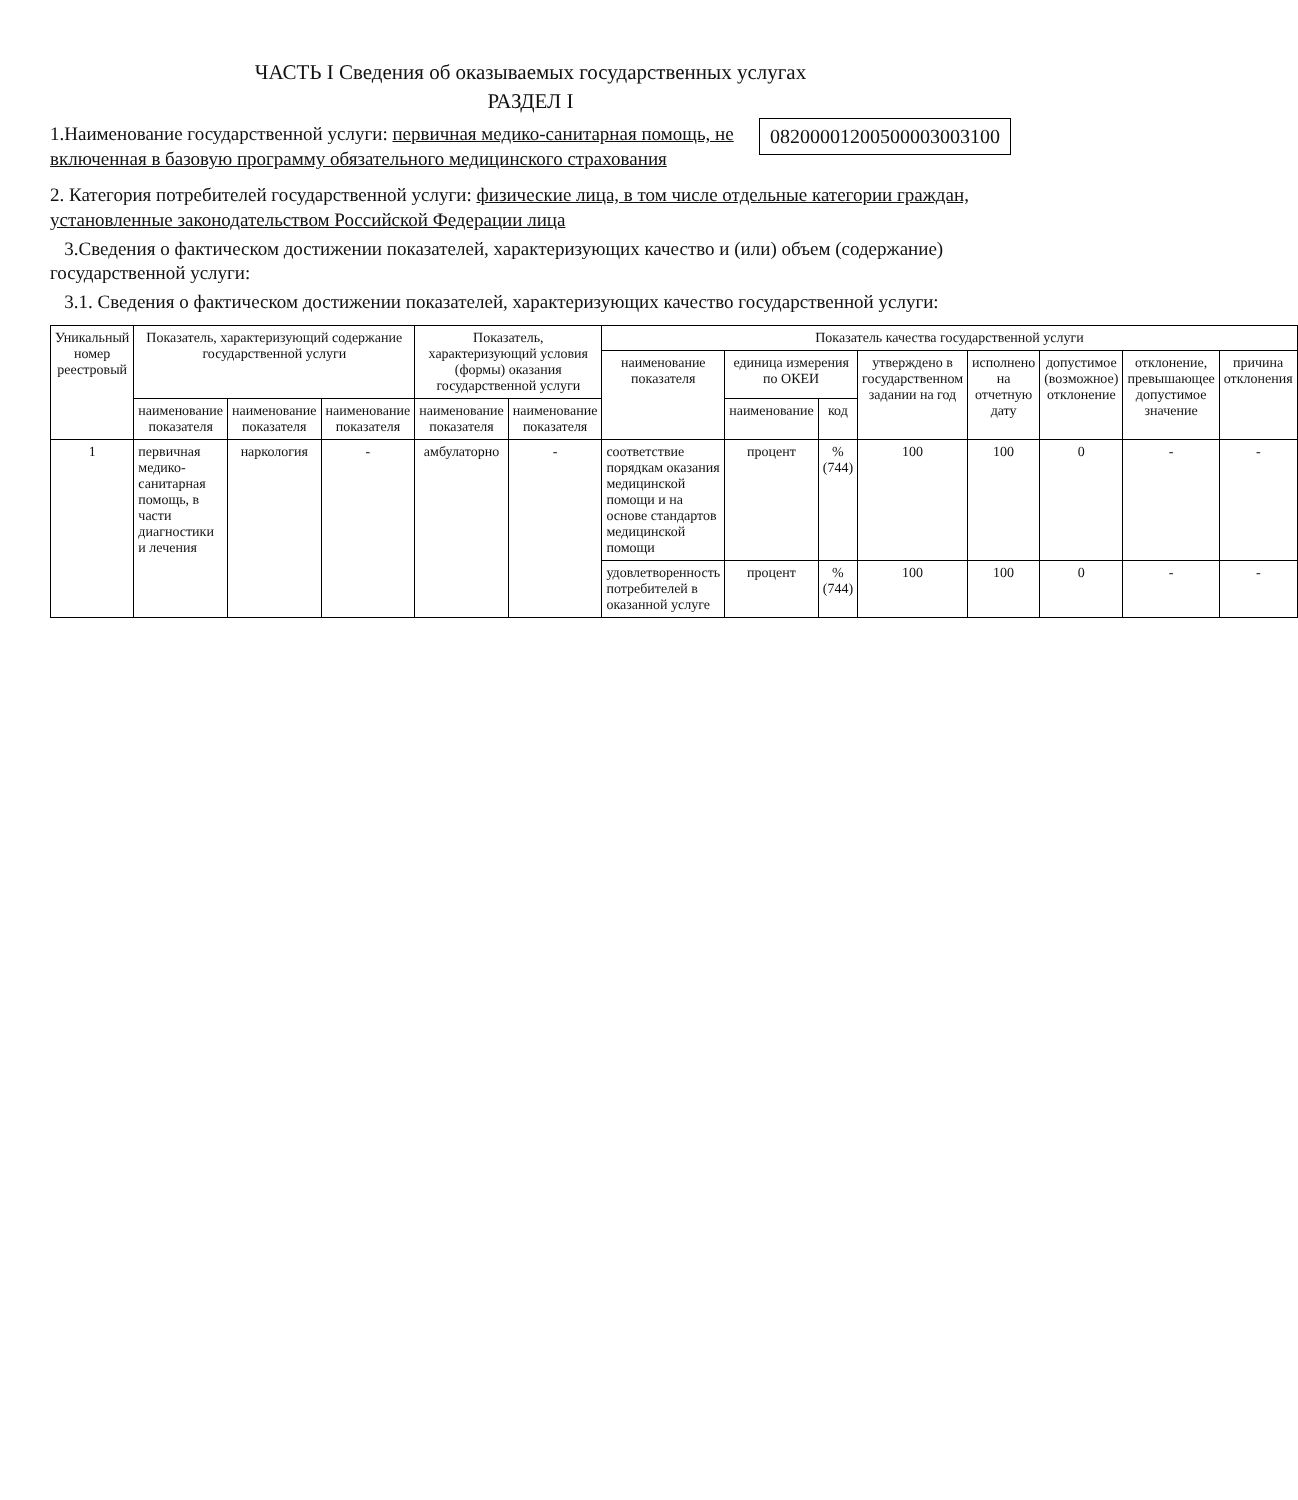ЧАСТЬ I Сведения об оказываемых государственных услугах
РАЗДЕЛ I
1.Наименование государственной услуги: первичная медико-санитарная помощь, не включенная в базовую программу обязательного медицинского страхования
08200001200500003003100
2. Категория потребителей государственной услуги: физические лица, в том числе отдельные категории граждан, установленные законодательством Российской Федерации лица
3.Сведения о фактическом достижении показателей, характеризующих качество и (или) объем (содержание) государственной услуги:
3.1. Сведения о фактическом достижении показателей, характеризующих качество государственной услуги:
| Уникальный номер реестровый | Показатель, характеризующий содержание государственной услуги | | | Показатель, характеризующий условия (формы) оказания государственной услуги | | Показатель качества государственной услуги | | | | | | | |
| --- | --- | --- | --- | --- | --- | --- | --- | --- | --- | --- | --- | --- | --- |
| | | | | | | наименование показателя | единица измерения по ОКЕИ | | утверждено в государственном задании на год | исполнено на отчетную дату | допустимое (возможное) отклонение | отклонение, превышающее допустимое значение | причина отклонения |
| | наименование показателя | наименование показателя | наименование показателя | наименование показателя | наименование показателя | | наименование | код | | | | | |
| 1 | первичная медико-санитарная помощь, в части диагностики и лечения | наркология | - | амбулаторно | - | соответствие порядкам оказания медицинской помощи и на основе стандартов медицинской помощи | процент | % (744) | 100 | 100 | 0 | - | - |
| | | | | | | удовлетворенность потребителей в оказанной услуге | процент | % (744) | 100 | 100 | 0 | - | - |